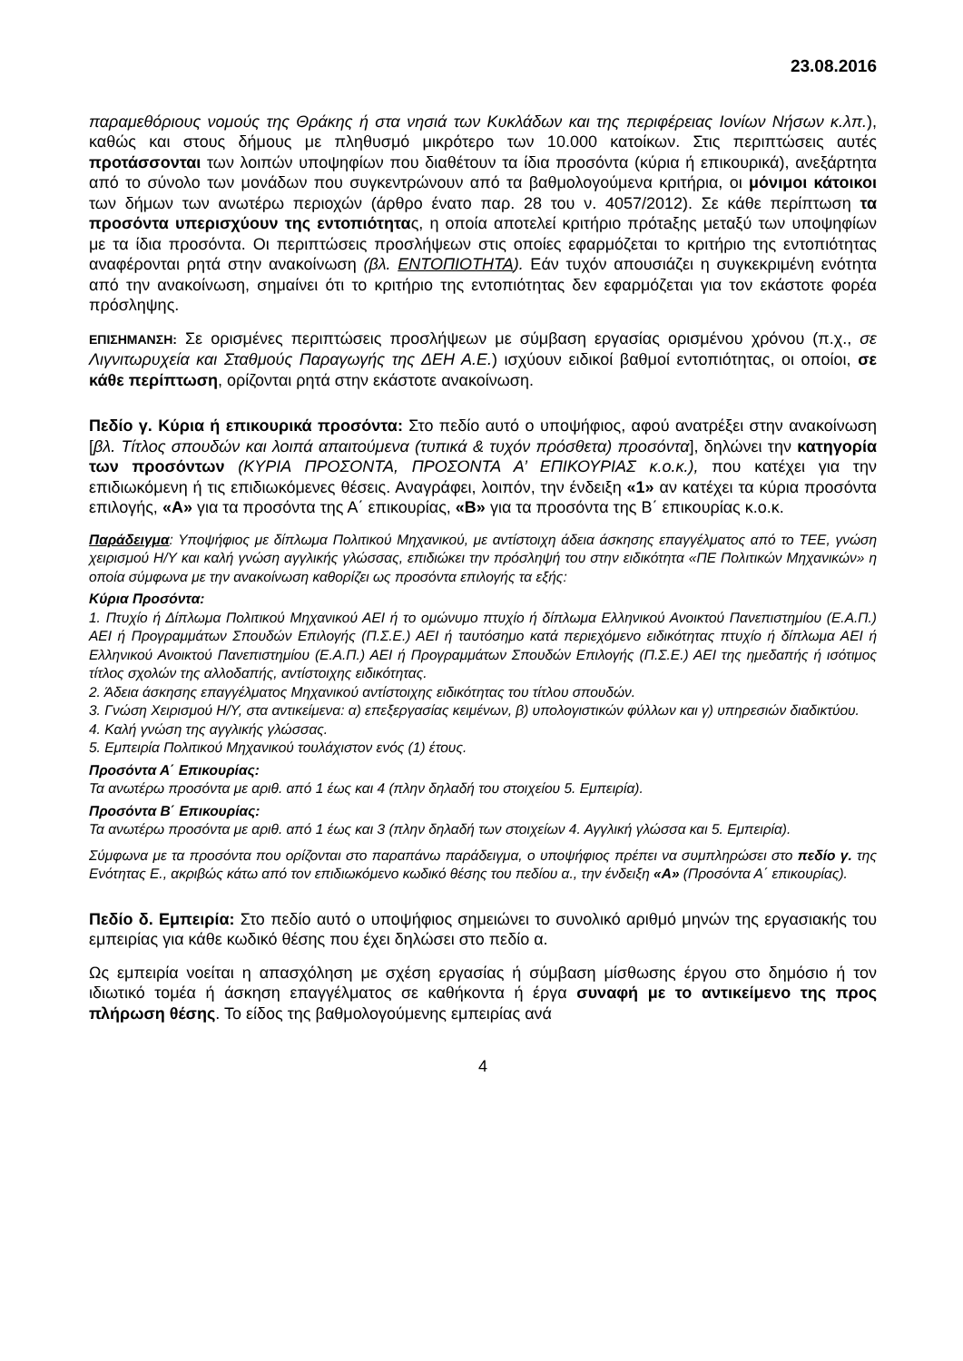23.08.2016
παραμεθόριους νομούς της Θράκης ή στα νησιά των Κυκλάδων και της περιφέρειας Ιονίων Νήσων κ.λπ.), καθώς και στους δήμους με πληθυσμό μικρότερο των 10.000 κατοίκων. Στις περιπτώσεις αυτές προτάσσονται των λοιπών υποψηφίων που διαθέτουν τα ίδια προσόντα (κύρια ή επικουρικά), ανεξάρτητα από το σύνολο των μονάδων που συγκεντρώνουν από τα βαθμολογούμενα κριτήρια, οι μόνιμοι κάτοικοι των δήμων των ανωτέρω περιοχών (άρθρο ένατο παρ. 28 του ν. 4057/2012). Σε κάθε περίπτωση τα προσόντα υπερισχύουν της εντοπιότητας, η οποία αποτελεί κριτήριο πρότaξης μεταξύ των υποψηφίων με τα ίδια προσόντα. Οι περιπτώσεις προσλήψεων στις οποίες εφαρμόζεται το κριτήριο της εντοπιότητας αναφέρονται ρητά στην ανακοίνωση (βλ. ΕΝΤΟΠΙΟΤΗΤΑ). Εάν τυχόν απουσιάζει η συγκεκριμένη ενότητα από την ανακοίνωση, σημαίνει ότι το κριτήριο της εντοπιότητας δεν εφαρμόζεται για τον εκάστοτε φορέα πρόσληψης.
ΕΠΙΣΗΜΑΝΣΗ: Σε ορισμένες περιπτώσεις προσλήψεων με σύμβαση εργασίας ορισμένου χρόνου (π.χ., σε Λιγνιτωρυχεία και Σταθμούς Παραγωγής της ΔΕΗ Α.Ε.) ισχύουν ειδικοί βαθμοί εντοπιότητας, οι οποίοι, σε κάθε περίπτωση, ορίζονται ρητά στην εκάστοτε ανακοίνωση.
Πεδίο γ. Κύρια ή επικουρικά προσόντα: Στο πεδίο αυτό ο υποψήφιος, αφού ανατρέξει στην ανακοίνωση [βλ. Τίτλος σπουδών και λοιπά απαιτούμενα (τυπικά & τυχόν πρόσθετα) προσόντα], δηλώνει την κατηγορία των προσόντων (ΚΥΡΙΑ ΠΡΟΣΟΝΤΑ, ΠΡΟΣΟΝΤΑ Α’ ΕΠΙΚΟΥΡΙΑΣ κ.ο.κ.), που κατέχει για την επιδιωκόμενη ή τις επιδιωκόμενες θέσεις. Αναγράφει, λοιπόν, την ένδειξη «1» αν κατέχει τα κύρια προσόντα επιλογής, «Α» για τα προσόντα της Α΄ επικουρίας, «Β» για τα προσόντα της Β΄ επικουρίας κ.ο.κ.
Παράδειγμα: Υποψήφιος με δίπλωμα Πολιτικού Μηχανικού, με αντίστοιχη άδεια άσκησης επαγγέλματος από το ΤΕΕ, γνώση χειρισμού Η/Υ και καλή γνώση αγγλικής γλώσσας, επιδιώκει την πρόσληψή του στην ειδικότητα «ΠΕ Πολιτικών Μηχανικών» η οποία σύμφωνα με την ανακοίνωση καθορίζει ως προσόντα επιλογής τα εξής:
Κύρια Προσόντα:
1. Πτυχίο ή Δίπλωμα Πολιτικού Μηχανικού ΑΕΙ ή το ομώνυμο πτυχίο ή δίπλωμα Ελληνικού Ανοικτού Πανεπιστημίου (Ε.Α.Π.) ΑΕΙ ή Προγραμμάτων Σπουδών Επιλογής (Π.Σ.Ε.) ΑΕΙ ή ταυτόσημο κατά περιεχόμενο ειδικότητας πτυχίο ή δίπλωμα ΑΕΙ ή Ελληνικού Ανοικτού Πανεπιστημίου (Ε.Α.Π.) ΑΕΙ ή Προγραμμάτων Σπουδών Επιλογής (Π.Σ.Ε.) ΑΕΙ της ημεδαπής ή ισότιμος τίτλος σχολών της αλλοδαπής, αντίστοιχης ειδικότητας.
2. Άδεια άσκησης επαγγέλματος Μηχανικού αντίστοιχης ειδικότητας του τίτλου σπουδών.
3. Γνώση Χειρισμού Η/Υ, στα αντικείμενα: α) επεξεργασίας κειμένων, β) υπολογιστικών φύλλων και γ) υπηρεσιών διαδικτύου.
4. Καλή γνώση της αγγλικής γλώσσας.
5. Εμπειρία Πολιτικού Μηχανικού τουλάχιστον ενός (1) έτους.
Προσόντα Α΄ Επικουρίας:
Τα ανωτέρω προσόντα με αριθ. από 1 έως και 4 (πλην δηλαδή του στοιχείου 5. Εμπειρία).
Προσόντα Β΄ Επικουρίας:
Τα ανωτέρω προσόντα με αριθ. από 1 έως και 3 (πλην δηλαδή των στοιχείων 4. Αγγλική γλώσσα και 5. Εμπειρία).
Σύμφωνα με τα προσόντα που ορίζονται στο παραπάνω παράδειγμα, ο υποψήφιος πρέπει να συμπληρώσει στο πεδίο γ. της Ενότητας Ε., ακριβώς κάτω από τον επιδιωκόμενο κωδικό θέσης του πεδίου α., την ένδειξη «Α» (Προσόντα Α΄ επικουρίας).
Πεδίο δ. Εμπειρία: Στο πεδίο αυτό ο υποψήφιος σημειώνει το συνολικό αριθμό μηνών της εργασιακής του εμπειρίας για κάθε κωδικό θέσης που έχει δηλώσει στο πεδίο α.
Ως εμπειρία νοείται η απασχόληση με σχέση εργασίας ή σύμβαση μίσθωσης έργου στο δημόσιο ή τον ιδιωτικό τομέα ή άσκηση επαγγέλματος σε καθήκοντα ή έργα συναφή με το αντικείμενο της προς πλήρωση θέσης. Το είδος της βαθμολογούμενης εμπειρίας ανά
4